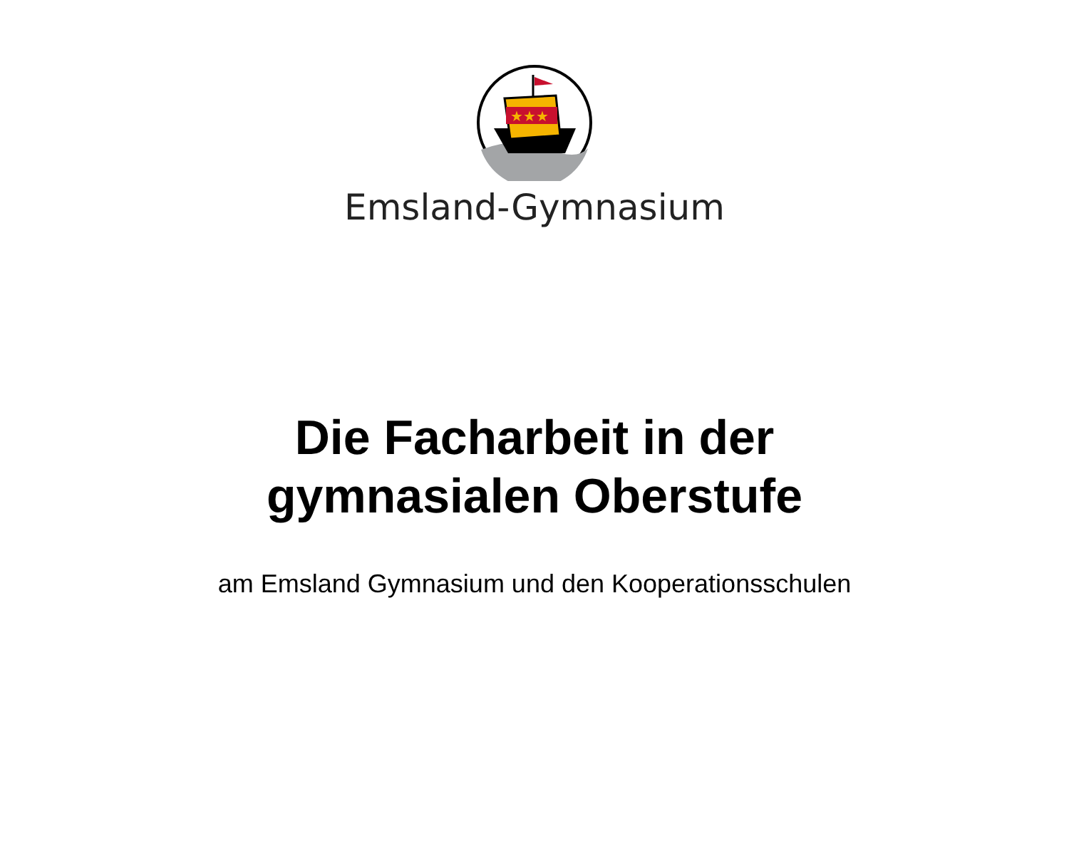★★★
Emsland-Gymnasium
Die Facharbeit in der
gymnasialen Oberstufe
am Emsland Gymnasium und den Kooperationsschulen